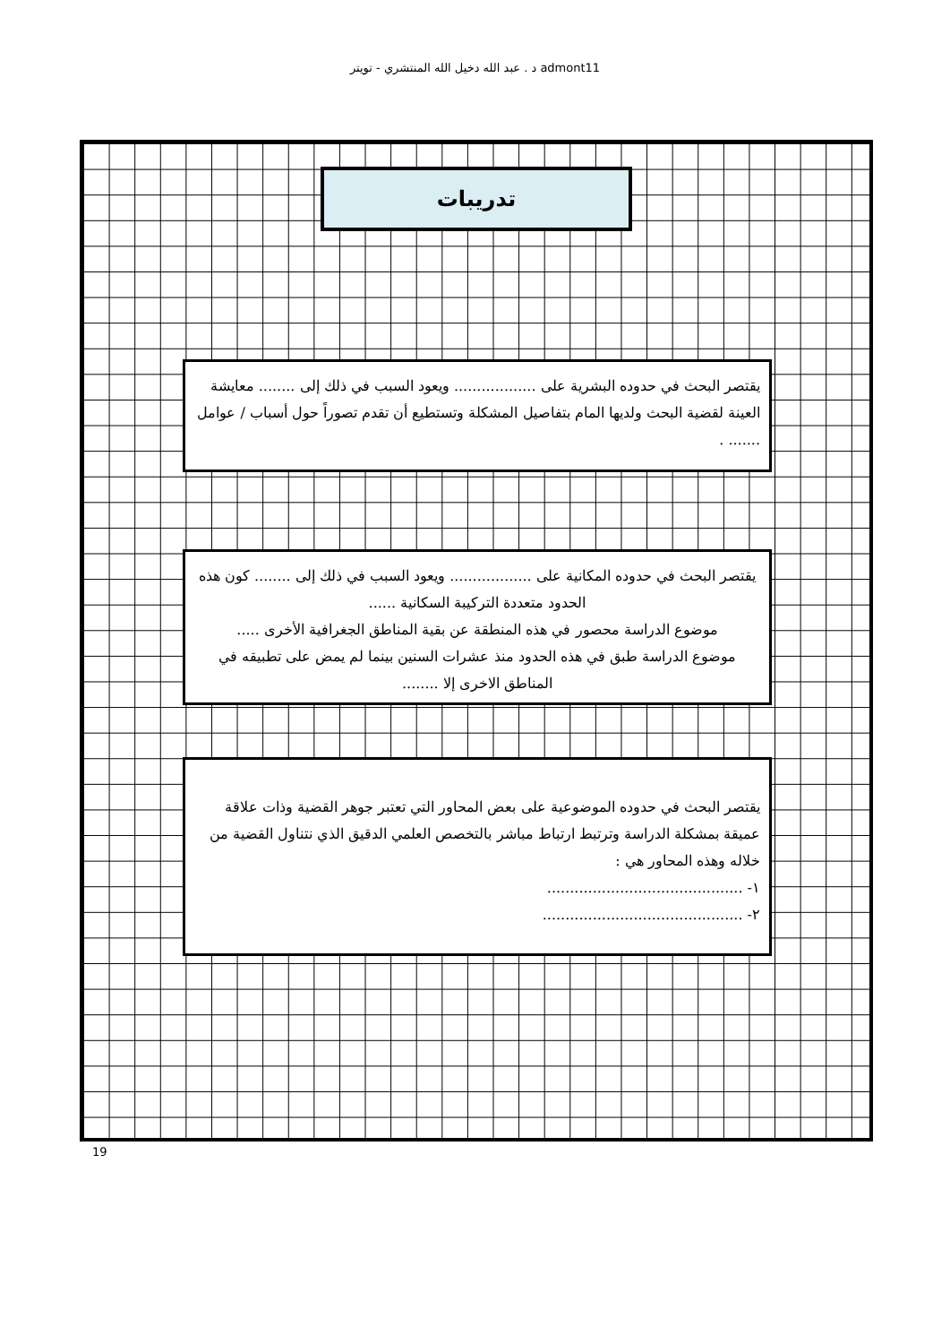د . عبد الله دخيل الله المنتشري - تويتر admont11
تدريبات
يقتصر البحث في حدوده البشرية على .................. ويعود السبب في ذلك إلى ........ معايشة العينة لقضية البحث ولديها المام بتفاصيل المشكلة وتستطيع أن تقدم تصوراً حول أسباب / عوامل ....... .
يقتصر البحث في حدوده المكانية على .................. ويعود السبب في ذلك إلى ........ كون هذه الحدود متعددة التركيبة السكانية ......
موضوع الدراسة محصور في هذه المنطقة عن بقية المناطق الجغرافية الأخرى .....
موضوع الدراسة طبق في هذه الحدود منذ عشرات السنين بينما لم يمض على تطبيقه في المناطق الاخرى إلا ........
يقتصر البحث في حدوده الموضوعية على بعض المحاور التي تعتبر جوهر القضية وذات علاقة عميقة بمشكلة الدراسة وترتبط ارتباط مباشر بالتخصص العلمي الدقيق الذي نتناول القضية من خلاله وهذه المحاور هي :
١- ...........................................
٢- ............................................
19